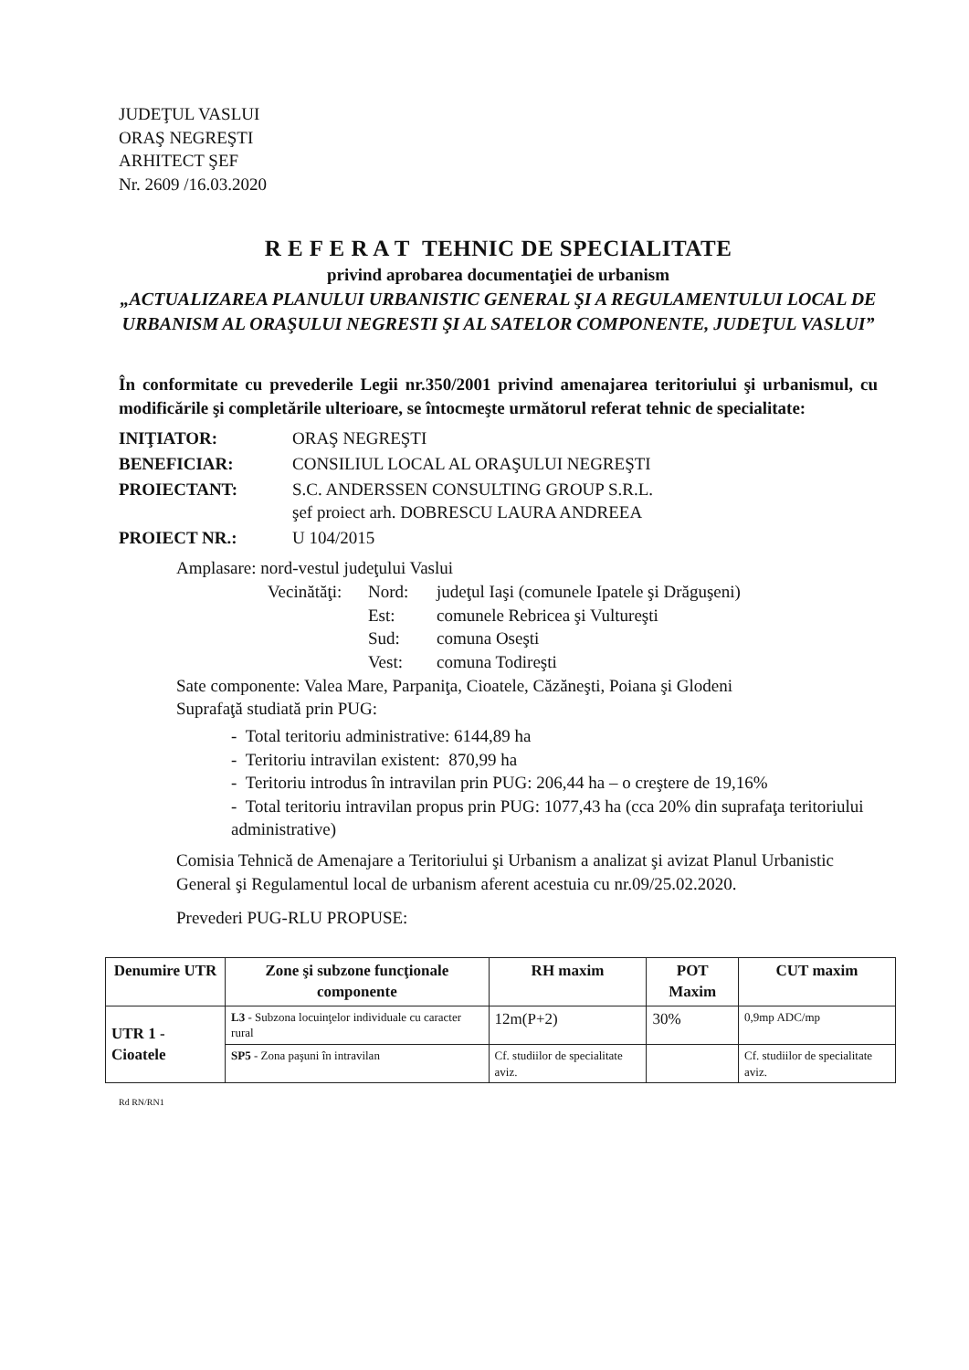JUDEŢUL VASLUI
ORAŞ NEGREŞTI
ARHITECT ŞEF
Nr. 2609 /16.03.2020
R E F E R A T TEHNIC DE SPECIALITATE
privind aprobarea documentaţiei de urbanism
„ACTUALIZAREA PLANULUI URBANISTIC GENERAL ŞI A REGULAMENTULUI LOCAL DE URBANISM AL ORAŞULUI NEGRESTI ŞI AL SATELOR COMPONENTE, JUDEŢUL VASLUI”
În conformitate cu prevederile Legii nr.350/2001 privind amenajarea teritoriului şi urbanismul, cu modificările şi completările ulterioare, se întocmeşte următorul referat tehnic de specialitate:
INIŢIATOR: ORAŞ NEGREŞTI BENEFICIAR: CONSILIUL LOCAL AL ORAŞULUI NEGREŞTI PROIECTANT: S.C. ANDERSSEN CONSULTING GROUP S.R.L.
şef proiect arh. DOBRESCU LAURA ANDREEA PROIECT NR.: U 104/2015
Amplasare: nord-vestul judeţului Vaslui
Vecinătăţi: Nord: judeţul Iaşi (comunele Ipatele şi Drăguşeni) Est: comunele Rebricea şi Vultureşti Sud: comuna Oseşti Vest: comuna Todireşti
Sate componente: Valea Mare, Parpaniţa, Cioatele, Căzăneşti, Poiana şi Glodeni
Suprafaţă studiată prin PUG:
- Total teritoriu administrative: 6144,89 ha
- Teritoriu intravilan existent: 870,99 ha
- Teritoriu introdus în intravilan prin PUG: 206,44 ha – o creştere de 19,16%
- Total teritoriu intravilan propus prin PUG: 1077,43 ha (cca 20% din suprafaţa teritoriului administrative)
Comisia Tehnică de Amenajare a Teritoriului şi Urbanism a analizat şi avizat Planul Urbanistic General şi Regulamentul local de urbanism aferent acestuia cu nr.09/25.02.2020.
Prevederi PUG-RLU PROPUSE:
| Denumire UTR | Zone şi subzone funcţionale componente | RH maxim | POT Maxim | CUT maxim |
| --- | --- | --- | --- | --- |
| UTR 1 - Cioatele | L3 - Subzona locuinţelor individuale cu caracter rural | 12m(P+2) | 30% | 0,9mp ADC/mp |
| | SP5 - Zona paşuni în intravilan | Cf. studiilor de specialitate aviz. | | Cf. studiilor de specialitate aviz. |
Rd RN/RN1